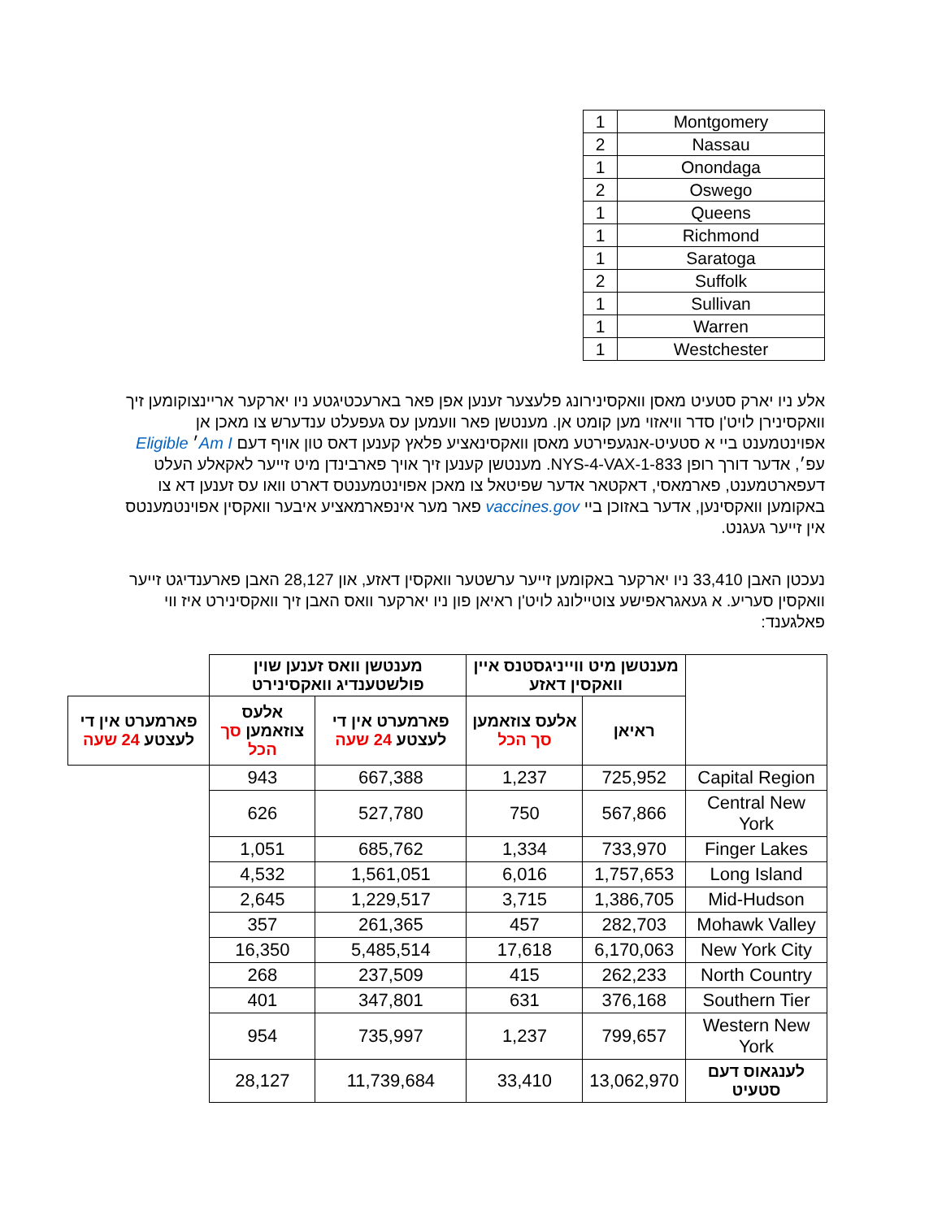| Montgomery | 1 |
| Nassau | 2 |
| Onondaga | 1 |
| Oswego | 2 |
| Queens | 1 |
| Richmond | 1 |
| Saratoga | 1 |
| Suffolk | 2 |
| Sullivan | 1 |
| Warren | 1 |
| Westchester | 1 |
אלע ניו יארק סטעיט מאסן וואקסינירונג פלעצער זענען אפן פאר בארעכטיגטע ניו יארקער אריינצוקומען זיך וואקסינירן לויט'ן סדר וויאזוי מען קומט אן. מענטשן פאר וועמען עס געפעלט ענדערש צו מאכן אן אפוינטמענט ביי א סטעיט-אנגעפירטע מאסן וואקסינאציע פלאץ קענען דאס טון אויף דעם Am I׳ Eligible עפ׳, אדער דורך רופן 1-833-NYS-4-VAX. מענטשן קענען זיך אויך פארבינדן מיט זייער לאקאלע העלט דעפארטמענט, פארמאסי, דאקטאר אדער שפיטאל צו מאכן אפוינטמענטס דארט וואו עס זענען דא צו באקומען וואקסינען, אדער באזוכן ביי vaccines.gov פאר מער אינפארמאציע איבער וואקסין אפוינטמענטס אין זייער געגנט.
נעכטן האבן 33,410 ניו יארקער באקומען זייער ערשטער וואקסין דאזע, און 28,127 האבן פארענדיגט זייער וואקסין סעריע. א געאגראפישע צוטיילונג לויט'ן ראיאן פון ניו יארקער וואס האבן זיך וואקסינירט איז ווי פאלגענד:
| | מענטשן מיט ווייניגסטנס איין וואקסין דאזע | | מענטשן וואס זענען שוין פולשטענדיג וואקסינירט | | |
| --- | --- | --- | --- | --- | --- |
| | ראיאן | אלעס צוזאמען סך הכל | פארמערט אין די לעצטע 24 שעה | אלעס צוזאמען סך הכל | פארמערט אין די לעצטע 24 שעה |
| Capital Region | 725,952 | 1,237 | 667,388 | 943 | |
| Central New York | 567,866 | 750 | 527,780 | 626 | |
| Finger Lakes | 733,970 | 1,334 | 685,762 | 1,051 | |
| Long Island | 1,757,653 | 6,016 | 1,561,051 | 4,532 | |
| Mid-Hudson | 1,386,705 | 3,715 | 1,229,517 | 2,645 | |
| Mohawk Valley | 282,703 | 457 | 261,365 | 357 | |
| New York City | 6,170,063 | 17,618 | 5,485,514 | 16,350 | |
| North Country | 262,233 | 415 | 237,509 | 268 | |
| Southern Tier | 376,168 | 631 | 347,801 | 401 | |
| Western New York | 799,657 | 1,237 | 735,997 | 954 | |
| לענגאוס דעם סטעיט | 13,062,970 | 33,410 | 11,739,684 | 28,127 | |